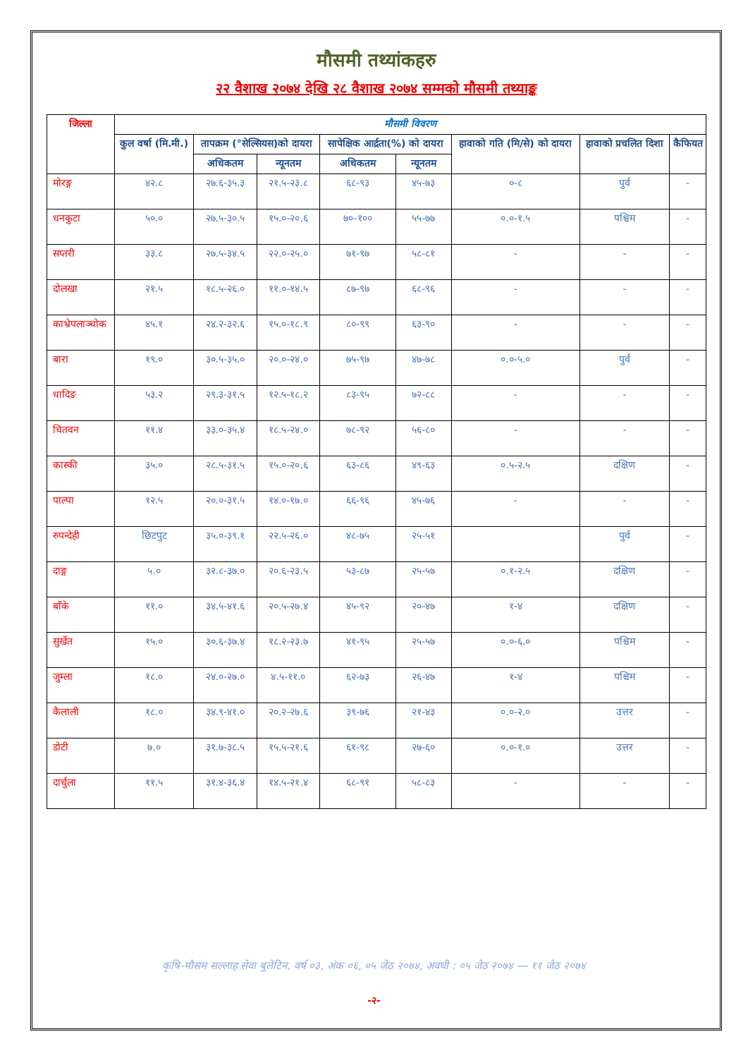मौसमी तथ्यांकहरु
२२ वैशाख २०७४ देखि २८ वैशाख २०७४ सम्मको मौसमी तथ्याङ्क
| जिल्ला | मौसमी विवरण | | | | | | | |
| --- | --- | --- | --- | --- | --- | --- | --- | --- |
| | कुल वर्षा (मि.मी.) | तापक्रम (°सेल्सियस)को दायरा | | सापेक्षिक आर्द्रता(%) को दायरा | | हावाको गति (मि/से) को दायरा | हावाको प्रचलित दिशा | कैफियत |
| | | अधिकतम | न्यूनतम | अधिकतम | न्यूनतम | | | |
| मोरङ्ग | ४२.८ | २७.६-३५.३ | २१.५-२३.८ | ६८-९३ | ४५-७३ | ०-८ | पुर्व | - |
| धनकुटा | ५०.० | २७.५-३०.५ | १५.०-२०.६ | ७०-१०० | ५५-७७ | ०.०-१.५ | पश्चिम | - |
| सप्तरी | ३३.८ | २७.५-३४.५ | २२.०-२५.० | ७१-९७ | ५८-८१ | - | - | - |
| दोलखा | २१.५ | १८.५-२६.० | ११.०-१४.५ | ८७-९७ | ६८-९६ | - | - | - |
| काभ्रेपलाञ्चोक | ४५.१ | २४.२-३२.६ | १५.०-१८.९ | ८०-९९ | ६३-९० | - | - | - |
| बारा | १९.० | ३०.५-३५.० | २०.०-२४.० | ७५-९७ | ४७-७८ | ०.०-५.० | पुर्व | - |
| धादिङ | ५३.२ | २९.३-३१.५ | १२.५-१८.२ | ८३-९५ | ७२-८८ | - | - | - |
| चितवन | ११.४ | ३३.०-३५.४ | १८.५-२४.० | ७८-९२ | ५६-८० | - | - | - |
| कास्की | ३५.० | २८.५-३१.५ | १५.०-२०.६ | ६३-८६ | ४९-६३ | ०.५-२.५ | दक्षिण | - |
| पाल्पा | १२.५ | २०.०-३१.५ | १४.०-१७.० | ६६-९६ | ४५-७६ | - | - | - |
| रुपन्देही | छिटपुट | ३५.०-३९.१ | २२.५-२६.० | ४८-७५ | २५-५१ | | पुर्व | - |
| दाङ्ग | ५.० | ३२.८-३७.० | २०.६-२३.५ | ५३-८७ | २५-५७ | ०.१-२.५ | दक्षिण | - |
| बाँके | ११.० | ३४.५-४१.६ | २०.५-२७.४ | ४५-९२ | २०-४७ | १-४ | दक्षिण | - |
| सुर्खेत | १५.० | ३०.६-३७.४ | १८.२-२३.७ | ४१-९५ | २५-५७ | ०.०-६.० | पश्चिम | - |
| जुम्ला | १८.० | २४.०-२७.० | ४.५-११.० | ६२-७३ | २६-४७ | १-४ | पश्चिम | - |
| कैलाली | १८.० | ३४.९-४१.० | २०.२-२७.६ | ३९-७६ | २१-४३ | ०.०-२.० | उत्तर | - |
| डोटी | ७.० | ३१.७-३८.५ | १५.५-२१.६ | ६१-९८ | २७-६० | ०.०-१.० | उत्तर | - |
| दार्चुला | ११.५ | ३१.४-३६.४ | १४.५-२१.४ | ६८-९१ | ५८-८३ | - | - | - |
कृषि-मौसम सल्लाह सेवा बुलेटिन, वर्ष ०३, अंक ०६, ०५ जेठ २०७४, अवधी : ०५ जेठ २०७४ — ११ जेठ २०७४
-२-